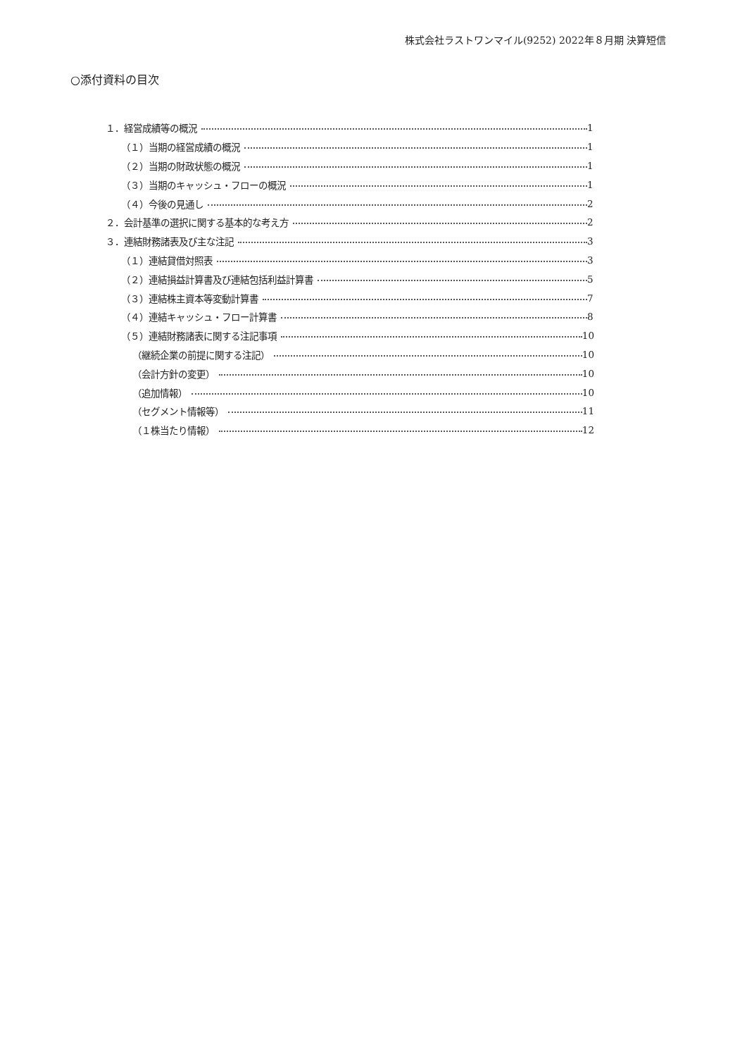株式会社ラストワンマイル(9252) 2022年８月期 決算短信
○添付資料の目次
１．経営成績等の概況 1
（１）当期の経営成績の概況 1
（２）当期の財政状態の概況 1
（３）当期のキャッシュ・フローの概況 1
（４）今後の見通し 2
２．会計基準の選択に関する基本的な考え方 2
３．連結財務諸表及び主な注記 3
（１）連結貸借対照表 3
（２）連結損益計算書及び連結包括利益計算書 5
（３）連結株主資本等変動計算書 7
（４）連結キャッシュ・フロー計算書 8
（５）連結財務諸表に関する注記事項 10
（継続企業の前提に関する注記） 10
（会計方針の変更） 10
（追加情報） 10
（セグメント情報等） 11
（１株当たり情報） 12